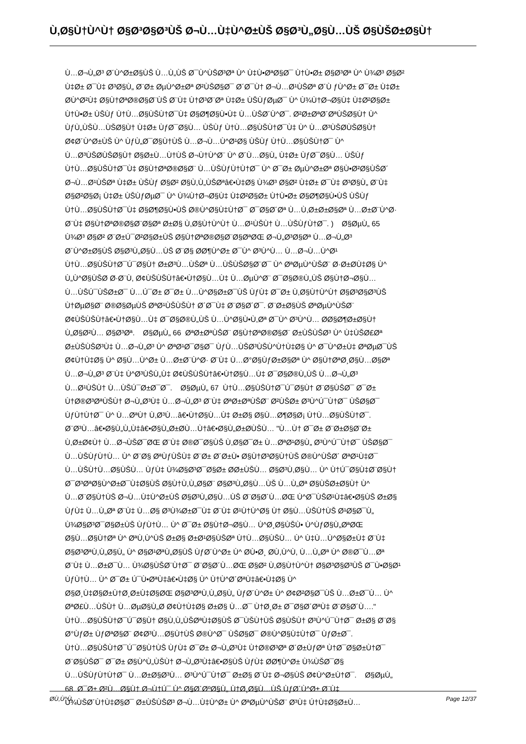Ù,Ø§Ù†Ù^Ù† Ø§Ø³Ø§Ø³ÙŠ Ø¬Ù…Ù‡Ù^Ø±ÙŠ Ø§Ø³Ù„Ø§Ù…ÙŠ Ø§ÙŠØ±Ø§Ù†
Ù…Ø¬Ù„Ø³ Ø´Ù^Ø±Ø§ÙŠ Ù…Ù„ÙŠ Ø¯Ù^ÙŠØ³Øª Ù^ Ù‡Ù•ØªØ§Ø¯ Ù†Ù•Ø± Ø§Ø³Øª Ù^ Ù¾Ø³ Ø§Ø²
Ù‡Ø± Ø¯Ù‡ Ø³Ø§Ù„ Ø¨Ø± ØµÙ^Ø±Øª Ø²ÙŠØ§Ø¯ Ø´Ø¯Ù† Ø¬Ù…Ø¹ÙŠØª Ø´Ù ƒÙ^Ø± Ø¯Ø± Ù‡Ø±
Ø­Ù^Ø²Ù‡ Ø§Ù†ØªØ®Ø§Ø¨ÙŠ Ø¨Ù‡ Ù†Ø³Ø¨Øª Ù‡Ø± ÙŠÙƒØµØ¯ Ù^ Ù¾Ù†Ø¬Ø§Ù‡ Ù‡Ø²Ø§Ø±
Ù†Ù•Ø± ÙŠÙƒ Ù†Ù…Ø§ÙŠÙ†Ø¯Ù‡ Ø§Ø¶Ø§Ù•Ù‡ Ù…ÙŠØ´Ù^Ø¯. Ø²Ø±ØªØ´ØªÙŠØ§Ù† Ù^
ÙƒÙ„ÙŠÙ…ÙŠØ§Ù† Ù‡Ø± ÙƒØ¯Ø§Ù… ÙŠÙƒ Ù†Ù…Ø§ÙŠÙ†Ø¯Ù‡ Ù^ Ù…Ø³ÙŠØ­ÙŠØ§Ù†
Ø¢Ø´Ù^Ø±ÙŠ Ù^ ÙƒÙ„Ø¯Ø§Ù†ÙŠ Ù…Ø¬Ù…Ù^Ø¹Ø§ ÙŠÙƒ Ù†Ù…Ø§ÙŠÙ†Ø¯ Ù^
Ù…Ø³ÙŠØ­ÙŠØ§Ù† Ø§Ø±Ù…Ù†ÙŠ Ø¬Ù†Ù^Ø¨ Ù^ Ø´Ù…Ø§Ù„ Ù‡Ø± ÙƒØ¯Ø§Ù… ÙŠÙƒ
Ù†Ù…Ø§ÙŠÙ†Ø¯Ù‡ Ø§Ù†ØªØ®Ø§Ø¨ Ù…ÙŠÙƒÙ†Ù†Ø¯ Ù^ Ø¯Ø± ØµÙ^Ø±Øª Ø§Ù•Ø²Ø§ÙŠØ´
Ø¬Ù…Ø¹ÙŠØª Ù‡Ø± ÙŠÙƒ Ø§Ø² Ø§Ù,Ù„ÙŠØªâ€•Ù‡Ø§ Ù¾Ø³ Ø§Ø² Ù‡Ø± Ø¯Ù‡ Ø³Ø§Ù„ Ø¨Ù‡
Ø§Ø²Ø§Ø¡ Ù‡Ø± ÙŠÙƒØµØ¯ Ù^ Ù¾Ù†Ø¬Ø§Ù‡ Ù‡Ø²Ø§Ø± Ù†Ù•Ø± Ø§Ø¶Ø§Ù•ÙŠ ÙŠÙƒ
Ù†Ù…Ø§ÙŠÙ†Ø¯Ù‡ Ø§Ø¶Ø§Ù•ÙŠ Ø®Ù^Ø§Ù‡Ù†Ø¯ Ø¯Ø§Ø´Øª Ù…Ù,Ø±Ø±Ø§Øª Ù…Ø±Ø¨Ù^Ø·
Ø¨Ù‡ Ø§Ù†ØªØ®Ø§Ø¨Ø§Øª Ø±Ø§ Ù,Ø§Ù†Ù^Ù† Ù…Ø¹ÙŠÙ† Ù…ÙŠÙƒÙ†Ø¯. ) Ø§ØµÙ„ 65
Ù¾Ø³ Ø§Ø² Ø¨Ø±Ú¯Ø²Ø§Ø±ÙŠ Ø§Ù†ØªØ®Ø§Ø¨Ø§ØªØŒ Ø¬Ù„Ø³Ø§Øª Ù…Ø¬Ù„Ø³
Ø´Ù^Ø±Ø§ÙŠ Ø§Ø³Ù„Ø§Ù…ÙŠ Ø¨Ø§ Ø­Ø¶Ù^Ø± Ø¯Ù^ Ø³Ù^Ù… Ù…Ø¬Ù…Ù^Ø¹
Ù†Ù…Ø§ÙŠÙ†Ø¯Ú¯Ø§Ù† Ø±Ø³Ù…ÙŠØª Ù…ÙŠÙŠØ§Ø¨Ø¯ Ù^ ØªØµÙ^ÙŠØ¨ Ø·Ø±Ø­Ù‡Ø§ Ù^
Ù„Ù^Ø§ÙŠØ­ Ø·Ø¨Ù, Ø¢ÙŠÙŠÙ†â€•Ù†Ø§Ù…Ù‡ Ù…ØµÙ^Ø¨ Ø¯Ø§Ø®Ù„ÙŠ Ø§Ù†Ø¬Ø§Ù…
Ù…ÙŠÚ¯ÙŠØ±Ø¯ Ù…Ú¯Ø± Ø¯Ø± Ù…Ù^Ø§Ø±Ø¯ÙŠ ÙƒÙ‡ Ø¯Ø± Ù,Ø§Ù†Ù^Ù† Ø§Ø³Ø§Ø³ÙŠ
Ù†ØµØ§Ø¨ Ø®Ø§ØµÙŠ ØªØ¹ÙŠÙŠÙ† Ø´Ø¯Ù‡ Ø¨Ø§Ø´Ø¯. Ø¨Ø±Ø§ÙŠ ØªØµÙ^ÙŠØ¨
Ø¢ÙŠÙŠÙ†â€•Ù†Ø§Ù…Ù‡ Ø¯Ø§Ø®Ù„ÙŠ Ù…Ù^Ø§Ù•Ù,Øª Ø¯Ù^ Ø³Ù^Ù… Ø­Ø§Ø¶Ø±Ø§Ù†
Ù„Ø§Ø²Ù… Ø§Ø³Øª. Ø§ØµÙ„ 66 ØªØ±ØªÙŠØ¨ Ø§Ù†ØªØ®Ø§Ø¨ Ø±ÙŠÙŠØ³ Ù^ Ù‡ÙŠØ£Øª
Ø±ÙŠÙŠØ³Ù‡ Ù…Ø¬Ù„Ø³ Ù^ ØªØ¹Ø¯Ø§Ø¯ ÙƒÙ…ÙŠØ³ÙŠÙ^Ù†Ù‡Ø§ Ù^ Ø¯Ù^Ø±Ù‡ ØªØµØ¯ÙŠ
Ø¢Ù†Ù‡Ø§ Ù^ Ø§Ù…Ù^Ø± Ù…Ø±Ø¨Ù^Ø· Ø¨Ù‡ Ù…Ø°Ø§ÙƒØ±Ø§Øª Ù^ Ø§Ù†ØªØ¸Ø§Ù…Ø§Øª
Ù…Ø¬Ù„Ø³ Ø¨Ù‡ Ù^Ø³ÙŠÙ„Ù‡ Ø¢ÙŠÙŠÙ†â€•Ù†Ø§Ù…Ù‡ Ø¯Ø§Ø®Ù„ÙŠ Ù…Ø¬Ù„Ø³
Ù…Ø¹ÙŠÙ† Ù…ÙŠÚ¯Ø±Ø¯Ø¯. Ø§ØµÙ„ 67 Ù†Ù…Ø§ÙŠÙ†Ø¯Ú¯Ø§Ù† Ø¨Ø§ÙŠØ¯ Ø¯Ø±
Ù†Ø®Ø³ØªÙŠÙ† Ø¬Ù„Ø³Ù‡ Ù…Ø¬Ù„Ø³ Ø¨Ù‡ ØªØ±ØªÙŠØ¨ Ø²ÙŠØ± Ø³Ù^Ú¯Ù†Ø¯ ÙŠØ§Ø¯
ÙƒÙ†Ù†Ø¯ Ù^ Ù…ØªÙ† Ù,Ø³Ù…â€•Ù†Ø§Ù…Ù‡ Ø±Ø§ Ø§Ù…Ø¶Ø§Ø¡ Ù†Ù…Ø§ÙŠÙ†Ø¯.
Ø¨Ø³Ù…â€•Ø§Ù„Ù„Ù‡â€•Ø§Ù„Ø±Ø­Ù…Ù†â€•Ø§Ù„Ø±Ø­ÙŠÙ… "Ù…Ù† Ø¯Ø± Ø¨Ø±Ø§Ø¨Ø±
Ù,Ø±Ø¢Ù† Ù…Ø¬ÙŠØ¯ØŒ Ø¨Ù‡ Ø®Ø¯Ø§ÙŠ Ù,Ø§Ø¯Ø± Ù…ØªØ¹Ø§Ù„ Ø³Ù^Ú¯Ù†Ø¯ ÙŠØ§Ø¯
Ù…ÙŠÙƒÙ†Ù… Ù^ Ø¨Ø§ ØªÙƒÙŠÙ‡ Ø¨Ø± Ø´Ø±Ù• Ø§Ù†Ø³Ø§Ù†ÙŠ Ø®Ù^ÙŠØ´ ØªØ¹Ù‡Ø¯
Ù…ÙŠÙ†Ù…Ø§ÙŠÙ… ÙƒÙ‡ Ù¾Ø§Ø³Ø¯Ø§Ø± Ø­Ø±ÙŠÙ… Ø§Ø³Ù,Ø§Ù… Ù^ Ù†Ú¯Ø§Ù‡Ø¨Ø§Ù†
Ø¯Ø³ØªØ§Ù^Ø±Ø¯Ù‡Ø§ÙŠ Ø§Ù†Ù,Ù„Ø§Ø¨ Ø§Ø³Ù„Ø§Ù…ÙŠ Ù…Ù„Øª Ø§ÙŠØ±Ø§Ù† Ù^
Ù…Ø¨Ø§Ù†ÙŠ Ø¬Ù…Ù‡Ù^Ø±ÙŠ Ø§Ø³Ù„Ø§Ù…ÙŠ Ø¨Ø§Ø´Ù…ØŒ Ù^Ø¯ÙŠØ¹Ù‡â€•Ø§ÙŠ Ø±Ø§
ÙƒÙ‡ Ù…Ù„Øª Ø¨Ù‡ Ù…Ø§ Ø³Ù¾Ø±Ø¯Ù‡ Ø¨Ù‡ Ø¹Ù†Ù^Ø§ Ù† Ø§Ù…ÙŠÙ†ÙŠ Ø¹Ø§Ø¯Ù„
Ù¾Ø§Ø³Ø¯Ø§Ø±ÙŠ ÙƒÙ†Ù… Ù^ Ø¯Ø± Ø§Ù†Ø¬Ø§Ù… Ù^Ø¸Ø§ÙŠÙ• Ù^ÙƒØ§Ù„ØªØŒ
Ø§Ù…Ø§Ù†Øª Ù^ ØªÙ,Ù^ÙŠ Ø±Ø§ Ø±Ø¹Ø§ÙŠØª Ù†Ù…Ø§ÙŠÙ… Ù^ Ù‡Ù…Ù^Ø§Ø±Ù‡ Ø¨Ù‡
Ø§Ø³ØªÙ,Ù„Ø§Ù„ Ù^ Ø§Ø¹ØªÙ„Ø§ÙŠ ÙƒØ´Ù^Ø± Ù^ Ø­Ù•Ø¸ Ø­Ù,Ù^Ù, Ù…Ù„Øª Ù^ Ø®Ø¯Ù…Øª
Ø¨Ù‡ Ù…Ø±Ø¯Ù… Ù¾Ø§ÙŠØ¨Ù†Ø¯ Ø¨Ø§Ø´Ù…ØŒ Ø§Ø² Ù,Ø§Ù†Ù^Ù† Ø§Ø³Ø§Ø³ÙŠ Ø¯Ù•Ø§Ø¹
ÙƒÙ†Ù… Ù^ Ø¯Ø± Ú¯Ù•ØªÙ‡â€•Ù‡Ø§ Ù^ Ù†Ù^Ø´ØªÙ‡â€•Ù‡Ø§ Ù^
Ø§Ø¸Ù‡Ø§Ø±Ù†Ø¸Ø±Ù‡Ø§ØŒ Ø§Ø³ØªÙ,Ù„Ø§Ù„ ÙƒØ´Ù^Ø± Ù^ Ø¢Ø²Ø§Ø¯ÙŠ Ù…Ø±Ø¯Ù… Ù^
ØªØ£Ù…ÙŠÙ† Ù…ØµØ§Ù„Ø­ Ø¢Ù†Ù‡Ø§ Ø±Ø§ Ù…Ø¯ Ù†Ø¸Ø± Ø¯Ø§Ø´ØªÙ‡ Ø¨Ø§Ø´Ù…."
Ù†Ù…Ø§ÙŠÙ†Ø¯Ú¯Ø§Ù† Ø§Ù,Ù„ÙŠØªÙ‡Ø§ÙŠ Ø¯ÙŠÙ†ÙŠ Ø§ÙŠÙ† Ø³Ù^Ú¯Ù†Ø¯ Ø±Ø§ Ø¨Ø§
Ø°ÙƒØ± ÙƒØªØ§Ø¨ Ø¢Ø³Ù…Ø§Ù†ÙŠ Ø®Ù^Ø¯ ÙŠØ§Ø¯ Ø®Ù^Ø§Ù‡Ù†Ø¯ ÙƒØ±Ø¯.
Ù†Ù…Ø§ÙŠÙ†Ø¯Ú¯Ø§Ù†ÙŠ ÙƒÙ‡ Ø¯Ø± Ø¬Ù„Ø³Ù‡ Ù†Ø®Ø³Øª Ø´Ø±ÙƒØª Ù†Ø¯Ø§Ø±Ù†Ø¯
Ø¨Ø§ÙŠØ¯ Ø¯Ø± Ø§Ù^Ù„ÙŠÙ† Ø¬Ù„Ø³Ù‡â€•Ø§ÙŠ ÙƒÙ‡ Ø­Ø¶Ù^Ø± Ù¾ÙŠØ¯Ø§
Ù…ÙŠÙƒÙ†Ù†Ø¯ Ù…Ø±Ø§Ø³Ù… Ø³Ù^Ú¯Ù†Ø¯ Ø±Ø§ Ø¨Ù‡ Ø¬Ø§ÙŠ Ø¢Ù^Ø±Ù†Ø¯. Ø§ØµÙ„
68 Ø¯Ø± Ø²Ù…Ø§Ù† Ø¬Ù†Ú¯ Ù^ Ø§Ø´ØºØ§Ù„ Ù†Ø¸Ø§Ù…ÙŠ ÙƒØ´Ù^Ø± Ø¨Ù‡
Ù¾ÙŠØ´Ù†Ù‡Ø§Ø¯ Ø±ÙŠÙŠØ³ Ø¬Ù…Ù‡Ù^Ø± Ù^ ØªØµÙ^ÙŠØ¨ Ø³Ù‡ Ú†Ù‡Ø§Ø±Ù…
Ø­Ù,Ù^Ù, Page 12/37